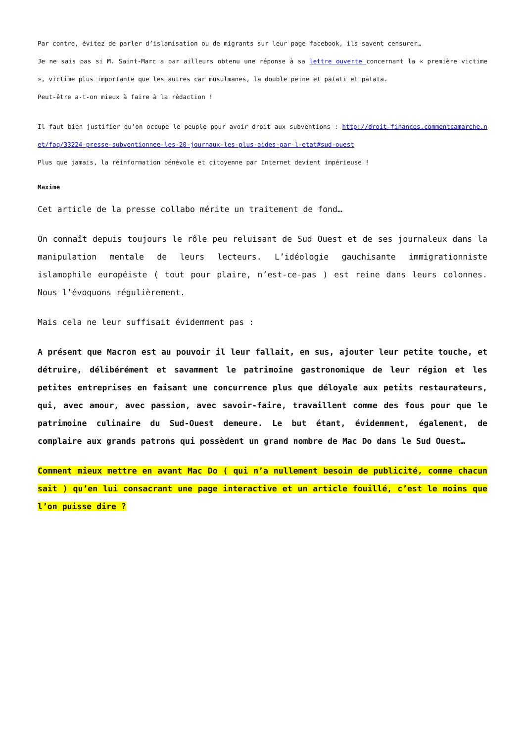Par contre, évitez de parler d’islamisation ou de migrants sur leur page facebook, ils savent censurer…
Je ne sais pas si M. Saint-Marc a par ailleurs obtenu une réponse à sa lettre ouverte concernant la « première victime », victime plus importante que les autres car musulmanes, la double peine et patati et patata.
Peut-être a-t-on mieux à faire à la rédaction !
Il faut bien justifier qu’on occupe le peuple pour avoir droit aux subventions : http://droit-finances.commentcamarche.net/faq/33224-presse-subventionnee-les-20-journaux-les-plus-aides-par-l-etat#sud-ouest
Plus que jamais, la réinformation bénévole et citoyenne par Internet devient impérieuse !
Maxime
Cet article de la presse collabo mérite un traitement de fond…
On connaît depuis toujours le rôle peu reluisant de Sud Ouest et de ses journaleux dans la manipulation mentale de leurs lecteurs. L’idéologie gauchisante immigrationniste islamophile européiste ( tout pour plaire, n’est-ce-pas ) est reine dans leurs colonnes. Nous l’évoquons régulièrement.
Mais cela ne leur suffisait évidemment pas :
A présent que Macron est au pouvoir il leur fallait, en sus, ajouter leur petite touche, et détruire, délibérément et savamment le patrimoine gastronomique de leur région et les petites entreprises en faisant une concurrence plus que déloyale aux petits restaurateurs, qui, avec amour, avec passion, avec savoir-faire, travaillent comme des fous pour que le patrimoine culinaire du Sud-Ouest demeure. Le but étant, évidemment, également, de complaire aux grands patrons qui possèdent un grand nombre de Mac Do dans le Sud Ouest…
Comment mieux mettre en avant Mac Do ( qui n’a nullement besoin de publicité, comme chacun sait ) qu’en lui consacrant une page interactive et un article fouillé, c’est le moins que l’on puisse dire ?